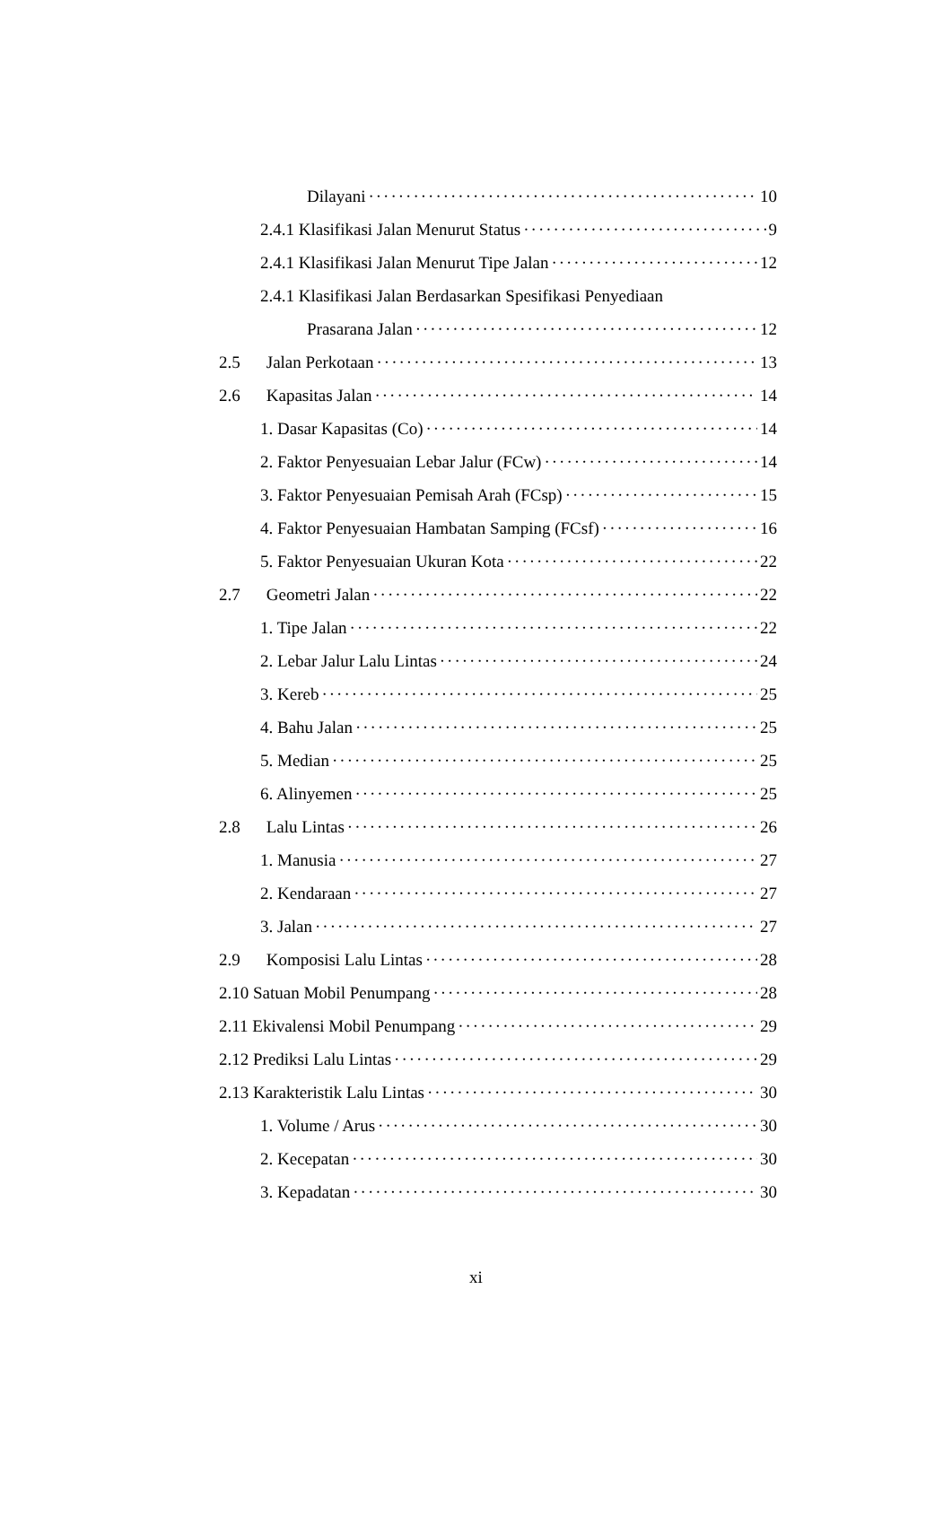Dilayani 10
2.4.1 Klasifikasi Jalan Menurut Status 9
2.4.1 Klasifikasi Jalan Menurut Tipe Jalan 12
2.4.1 Klasifikasi Jalan Berdasarkan Spesifikasi Penyediaan
Prasarana Jalan 12
2.5 Jalan Perkotaan 13
2.6 Kapasitas Jalan 14
1. Dasar Kapasitas (Co) 14
2. Faktor Penyesuaian Lebar Jalur (FCw) 14
3. Faktor Penyesuaian Pemisah Arah (FCsp) 15
4. Faktor Penyesuaian Hambatan Samping (FCsf) 16
5. Faktor Penyesuaian Ukuran Kota 22
2.7 Geometri Jalan 22
1. Tipe Jalan 22
2. Lebar Jalur Lalu Lintas 24
3. Kereb 25
4. Bahu Jalan 25
5. Median 25
6. Alinyemen 25
2.8 Lalu Lintas 26
1. Manusia 27
2. Kendaraan 27
3. Jalan 27
2.9 Komposisi Lalu Lintas 28
2.10 Satuan Mobil Penumpang 28
2.11 Ekivalensi Mobil Penumpang 29
2.12 Prediksi Lalu Lintas 29
2.13 Karakteristik Lalu Lintas 30
1. Volume / Arus 30
2. Kecepatan 30
3. Kepadatan 30
xi